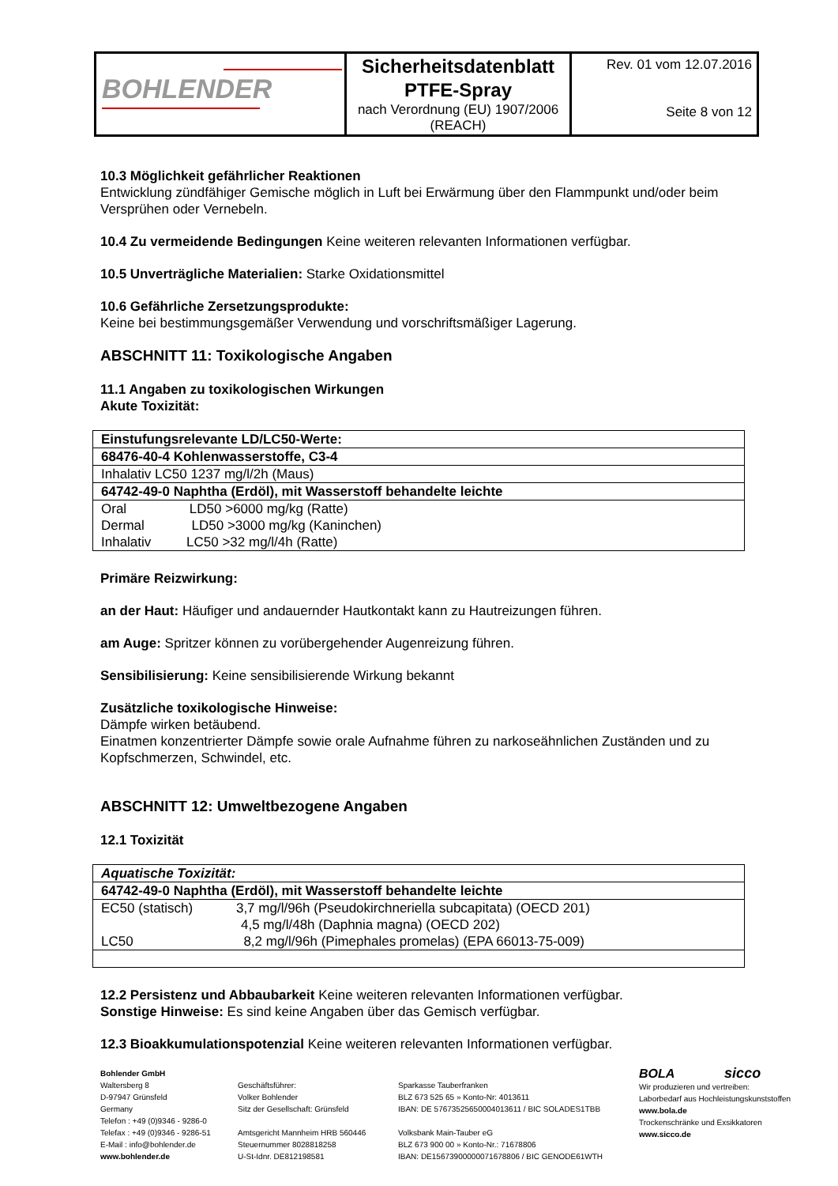| BOHLENDER | Sicherheitsdatenblatt PTFE-Spray nach Verordnung (EU) 1907/2006 (REACH) | Rev. 01 vom 12.07.2016 Seite 8 von 12 |
10.3 Möglichkeit gefährlicher Reaktionen
Entwicklung zündfähiger Gemische möglich in Luft bei Erwärmung über den Flammpunkt und/oder beim Versprühen oder Vernebeln.
10.4 Zu vermeidende Bedingungen Keine weiteren relevanten Informationen verfügbar.
10.5 Unverträgliche Materialien: Starke Oxidationsmittel
10.6 Gefährliche Zersetzungsprodukte:
Keine bei bestimmungsgemäßer Verwendung und vorschriftsmäßiger Lagerung.
ABSCHNITT 11: Toxikologische Angaben
11.1 Angaben zu toxikologischen Wirkungen
Akute Toxizität:
| Einstufungsrelevante LD/LC50-Werte: |
| 68476-40-4 Kohlenwasserstoffe, C3-4 |
| Inhalativ LC50 1237 mg/l/2h (Maus) |
| 64742-49-0 Naphtha (Erdöl), mit Wasserstoff behandelte leichte |
| Oral LD50 >6000 mg/kg (Ratte) Dermal LD50 >3000 mg/kg (Kaninchen) Inhalativ LC50 >32 mg/l/4h (Ratte) |
Primäre Reizwirkung:
an der Haut: Häufiger und andauernder Hautkontakt kann zu Hautreizungen führen.
am Auge: Spritzer können zu vorübergehender Augenreizung führen.
Sensibilisierung: Keine sensibilisierende Wirkung bekannt
Zusätzliche toxikologische Hinweise:
Dämpfe wirken betäubend.
Einatmen konzentrierter Dämpfe sowie orale Aufnahme führen zu narkoseähnlichen Zuständen und zu Kopfschmerzen, Schwindel, etc.
ABSCHNITT 12: Umweltbezogene Angaben
12.1 Toxizität
| Aquatische Toxizität: |
| 64742-49-0 Naphtha (Erdöl), mit Wasserstoff behandelte leichte |
| EC50 (statisch) 3,7 mg/l/96h (Pseudokirchneriella subcapitata) (OECD 201) 4,5 mg/l/48h (Daphnia magna) (OECD 202) LC50 8,2 mg/l/96h (Pimephales promelas) (EPA 66013-75-009) |
12.2 Persistenz und Abbaubarkeit Keine weiteren relevanten Informationen verfügbar.
Sonstige Hinweise: Es sind keine Angaben über das Gemisch verfügbar.
12.3 Bioakkumulationspotenzial Keine weiteren relevanten Informationen verfügbar.
Bohlender GmbH
Waltersberg 8
D-97947 Grünsfeld
Germany
Telefon : +49 (0)9346 - 9286-0
Telefax : +49 (0)9346 - 9286-51
E-Mail : info@bohlender.de
www.bohlender.de
Geschäftsführer:
Volker Bohlender
Sitz der Gesellschaft: Grünsfeld
Amtsgericht Mannheim HRB 560446
Steuernummer 8028818258
U-St-Idnr. DE812198581
Sparkasse Tauberfranken
BLZ 673 525 65 » Konto-Nr: 4013611
IBAN: DE 57673525650004013611 / BIC SOLADES1TBB
Volksbank Main-Tauber eG
BLZ 673 900 00 » Konto-Nr.: 71678806
IBAN: DE15673900000071678806 / BIC GENODE61WTH
BOLA sicco
Wir produzieren und vertreiben:
Laborbedarf aus Hochleistungskunststoffen
www.bola.de
Trockenschränke und Exsikkatoren
www.sicco.de